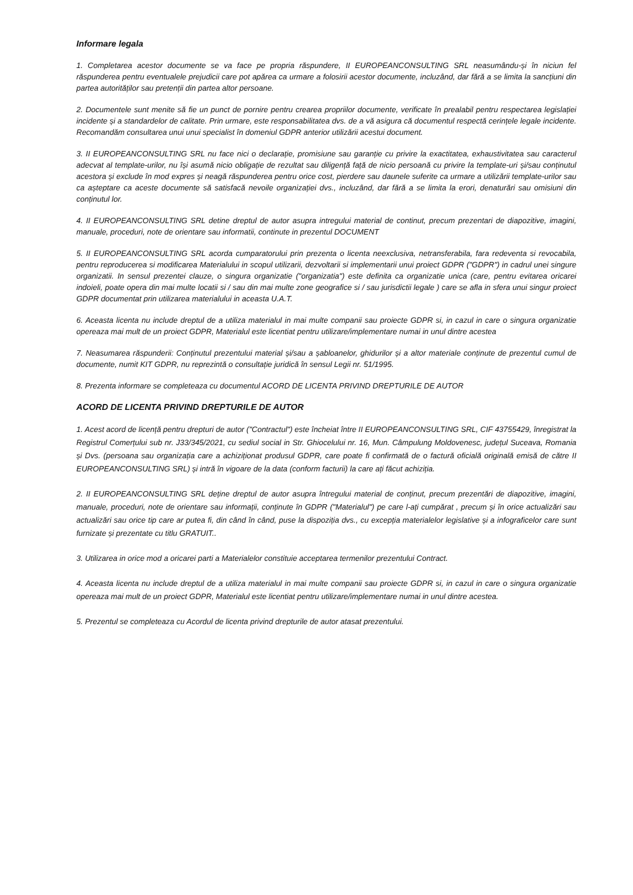Informare legala
1. Completarea acestor documente se va face pe propria răspundere, II EUROPEANCONSULTING SRL neasumându-și în niciun fel răspunderea pentru eventualele prejudicii care pot apărea ca urmare a folosirii acestor documente, incluzând, dar fără a se limita la sancțiuni din partea autorităților sau pretenții din partea altor persoane.
2. Documentele sunt menite să fie un punct de pornire pentru crearea propriilor documente, verificate în prealabil pentru respectarea legislației incidente și a standardelor de calitate. Prin urmare, este responsabilitatea dvs. de a vă asigura că documentul respectă cerințele legale incidente. Recomandăm consultarea unui unui specialist în domeniul GDPR anterior utilizării acestui document.
3. II EUROPEANCONSULTING SRL nu face nici o declarație, promisiune sau garanție cu privire la exactitatea, exhaustivitatea sau caracterul adecvat al template-urilor, nu își asumă nicio obligație de rezultat sau diligență față de nicio persoană cu privire la template-uri și/sau conținutul acestora și exclude în mod expres și neagă răspunderea pentru orice cost, pierdere sau daunele suferite ca urmare a utilizării template-urilor sau ca așteptare ca aceste documente să satisfacă nevoile organizației dvs., incluzând, dar fără a se limita la erori, denaturări sau omisiuni din conținutul lor.
4. II EUROPEANCONSULTING SRL detine dreptul de autor asupra intregului material de continut, precum prezentari de diapozitive, imagini, manuale, proceduri, note de orientare sau informatii, continute in prezentul DOCUMENT
5. II EUROPEANCONSULTING SRL acorda cumparatorului prin prezenta o licenta neexclusiva, netransferabila, fara redeventa si revocabila, pentru reproducerea si modificarea Materialului in scopul utilizarii, dezvoltarii si implementarii unui proiect GDPR ("GDPR") in cadrul unei singure organizatii. In sensul prezentei clauze, o singura organizatie ("organizatia") este definita ca organizatie unica (care, pentru evitarea oricarei indoieli, poate opera din mai multe locatii si / sau din mai multe zone geografice si / sau jurisdictii legale ) care se afla in sfera unui singur proiect GDPR documentat prin utilizarea materialului in aceasta U.A.T.
6. Aceasta licenta nu include dreptul de a utiliza materialul in mai multe companii sau proiecte GDPR si, in cazul in care o singura organizatie opereaza mai mult de un proiect GDPR, Materialul este licentiat pentru utilizare/implementare numai in unul dintre acestea
7. Neasumarea răspunderii: Conținutul prezentului material și/sau a șabloanelor, ghidurilor și a altor materiale conținute de prezentul cumul de documente, numit KIT GDPR, nu reprezintă o consultație juridică în sensul Legii nr. 51/1995.
8. Prezenta informare se completeaza cu documentul ACORD DE LICENTA PRIVIND DREPTURILE DE AUTOR
ACORD DE LICENTA PRIVIND DREPTURILE DE AUTOR
1. Acest acord de licență pentru drepturi de autor ("Contractul") este încheiat între II EUROPEANCONSULTING SRL, CIF 43755429, înregistrat la Registrul Comerțului sub nr. J33/345/2021, cu sediul social in Str. Ghiocelului nr. 16, Mun. Câmpulung Moldovenesc, județul Suceava, Romania și Dvs. (persoana sau organizația care a achiziționat produsul GDPR, care poate fi confirmată de o factură oficială originală emisă de către II EUROPEANCONSULTING SRL) și intră în vigoare de la data (conform facturii) la care ați făcut achiziția.
2. II EUROPEANCONSULTING SRL deține dreptul de autor asupra întregului material de conținut, precum prezentări de diapozitive, imagini, manuale, proceduri, note de orientare sau informații, conținute în GDPR ("Materialul") pe care l-ați cumpărat , precum și în orice actualizări sau actualizări sau orice tip care ar putea fi, din când în când, puse la dispoziția dvs., cu excepția materialelor legislative și a infograficelor care sunt furnizate și prezentate cu titlu GRATUIT..
3. Utilizarea in orice mod a oricarei parti a Materialelor constituie acceptarea termenilor prezentului Contract.
4. Aceasta licenta nu include dreptul de a utiliza materialul in mai multe companii sau proiecte GDPR si, in cazul in care o singura organizatie opereaza mai mult de un proiect GDPR, Materialul este licentiat pentru utilizare/implementare numai in unul dintre acestea.
5. Prezentul se completeaza cu Acordul de licenta privind drepturile de autor atasat prezentului.